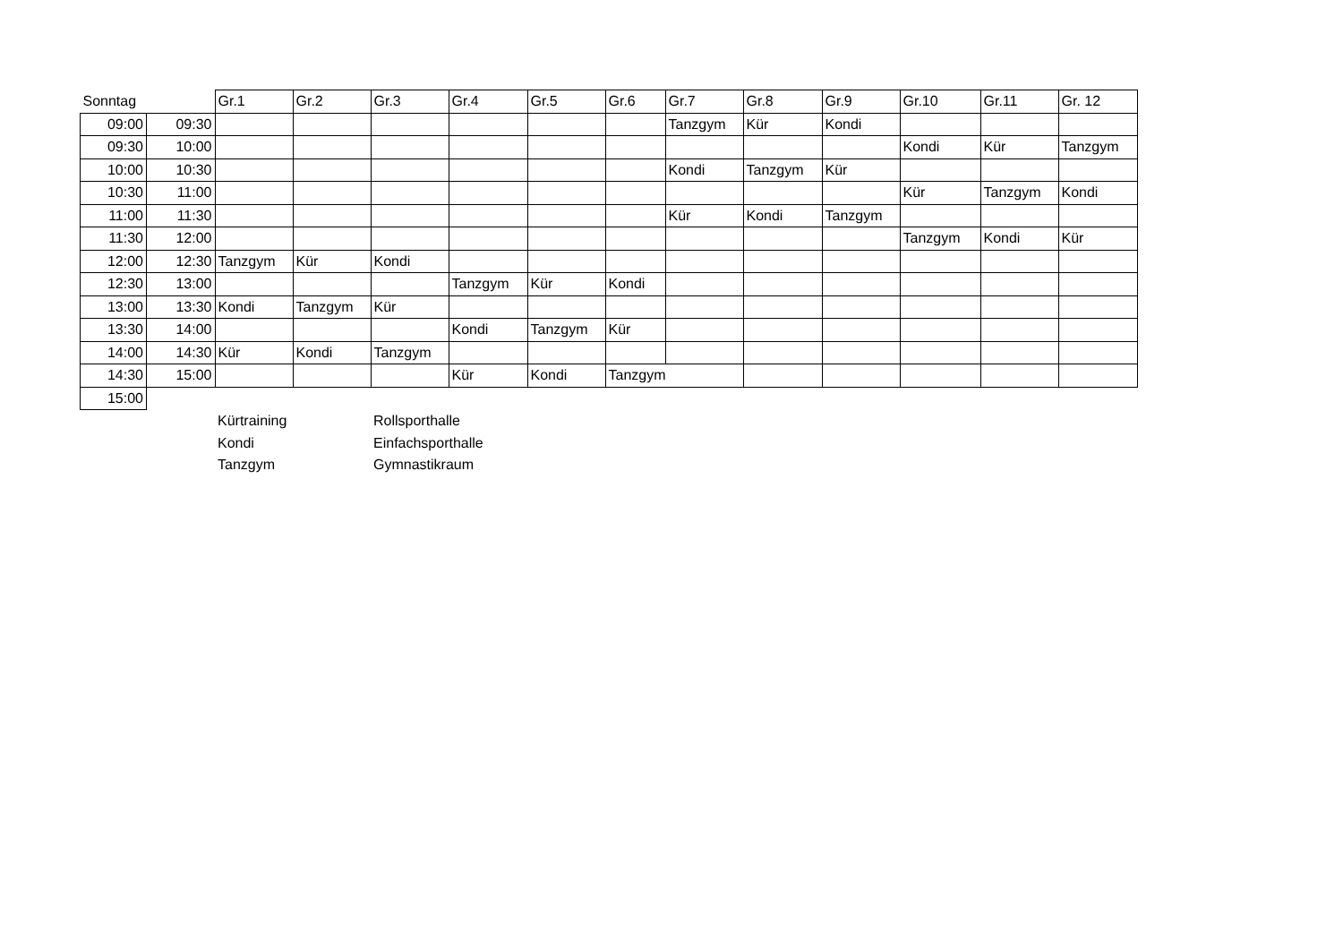| Sonntag | | Gr.1 | Gr.2 | Gr.3 | Gr.4 | Gr.5 | Gr.6 | Gr.7 | Gr.8 | Gr.9 | Gr.10 | Gr.11 | Gr. 12 |
| --- | --- | --- | --- | --- | --- | --- | --- | --- | --- | --- | --- | --- | --- |
| 09:00 | 09:30 | | | | | | | Tanzgym | Kür | Kondi | | | |
| 09:30 | 10:00 | | | | | | | | | | Kondi | Kür | Tanzgym |
| 10:00 | 10:30 | | | | | | | Kondi | Tanzgym | Kür | | | |
| 10:30 | 11:00 | | | | | | | | | | Kür | Tanzgym | Kondi |
| 11:00 | 11:30 | | | | | | | Kür | Kondi | Tanzgym | | | |
| 11:30 | 12:00 | | | | | | | | | | Tanzgym | Kondi | Kür |
| 12:00 | 12:30 | Tanzgym | Kür | Kondi | | | | | | | | | |
| 12:30 | 13:00 | | | | Tanzgym | Kür | Kondi | | | | | | |
| 13:00 | 13:30 | Kondi | Tanzgym | Kür | | | | | | | | | |
| 13:30 | 14:00 | | | | Kondi | Tanzgym | Kür | | | | | | |
| 14:00 | 14:30 | Kür | Kondi | Tanzgym | | | | | | | | | |
| 14:30 | 15:00 | | | | Kür | Kondi | Tanzgym | | | | | | |
| 15:00 | | | | | | | | | | | | | |
| | | Kürtraining | | Rollsporthalle | | | | | | | | | |
| | | Kondi | | Einfachsporthalle | | | | | | | | | |
| | | Tanzgym | | Gymnastikraum | | | | | | | | | |